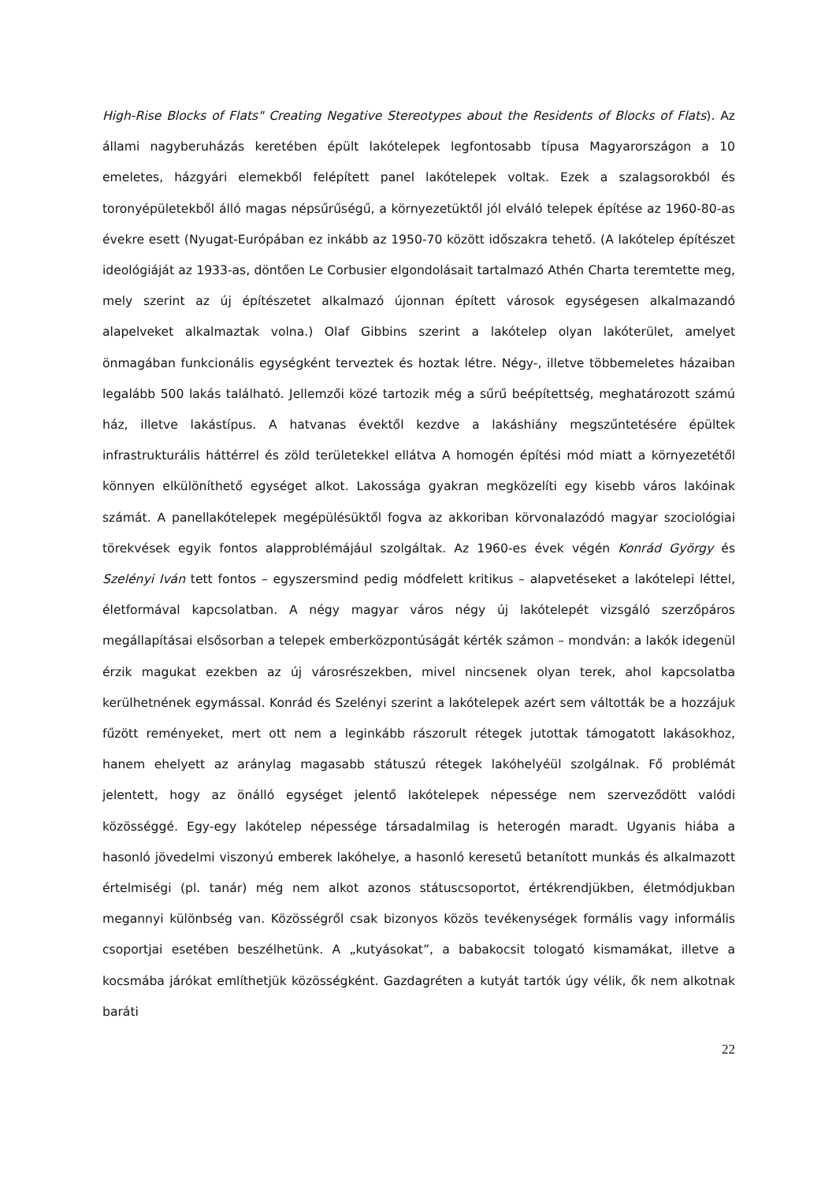High-Rise Blocks of Flats" Creating Negative Stereotypes about the Residents of Blocks of Flats). Az állami nagyberuházás keretében épült lakótelepek legfontosabb típusa Magyarországon a 10 emeletes, házgyári elemekből felépített panel lakótelepek voltak. Ezek a szalagsorokból és toronyépületekből álló magas népsűrűségű, a környezetüktől jól elváló telepek építése az 1960-80-as évekre esett (Nyugat-Európában ez inkább az 1950-70 között időszakra tehető. (A lakótelep építészet ideológiáját az 1933-as, döntően Le Corbusier elgondolásait tartalmazó Athén Charta teremtette meg, mely szerint az új építészetet alkalmazó újonnan épített városok egységesen alkalmazandó alapelveket alkalmaztak volna.) Olaf Gibbins szerint a lakótelep olyan lakóterület, amelyet önmagában funkcionális egységként terveztek és hoztak létre. Négy-, illetve többemeletes házaiban legalább 500 lakás található. Jellemzői közé tartozik még a sűrű beépítettség, meghatározott számú ház, illetve lakástípus. A hatvanas évektől kezdve a lakáshiány megszűntetésére épültek infrastrukturális háttérrel és zöld területekkel ellátva A homogén építési mód miatt a környezetétől könnyen elkülöníthető egységet alkot. Lakossága gyakran megközelíti egy kisebb város lakóinak számát. A panellakótelepek megépülésüktől fogva az akkoriban körvonalazódó magyar szociológiai törekvések egyik fontos alapproblémájául szolgáltak. Az 1960-es évek végén Konrád György és Szelényi Iván tett fontos – egyszersmind pedig módfelett kritikus – alapvetéseket a lakótelepi léttel, életformával kapcsolatban. A négy magyar város négy új lakótelepét vizsgáló szerzőpáros megállapításai elsősorban a telepek emberközpontúságát kérték számon – mondván: a lakók idegenül érzik magukat ezekben az új városrészekben, mivel nincsenek olyan terek, ahol kapcsolatba kerülhetnének egymással. Konrád és Szelényi szerint a lakótelepek azért sem váltották be a hozzájuk fűzött reményeket, mert ott nem a leginkább rászorult rétegek jutottak támogatott lakásokhoz, hanem ehelyett az aránylag magasabb státuszú rétegek lakóhelyéül szolgálnak. Fő problémát jelentett, hogy az önálló egységet jelentő lakótelepek népessége nem szerveződött valódi közösséggé. Egy-egy lakótelep népessége társadalmilag is heterogén maradt. Ugyanis hiába a hasonló jövedelmi viszonyú emberek lakóhelye, a hasonló keresetű betanított munkás és alkalmazott értelmiségi (pl. tanár) még nem alkot azonos státuscsoportot, értékrendjükben, életmódjukban megannyi különbség van. Közösségről csak bizonyos közös tevékenységek formális vagy informális csoportjai esetében beszélhetünk. A „kutyásokat”, a babakocsit tologató kismamákat, illetve a kocsmába járókat említhetjük közösségként. Gazdagréten a kutyát tartók úgy vélik, ők nem alkotnak baráti
22